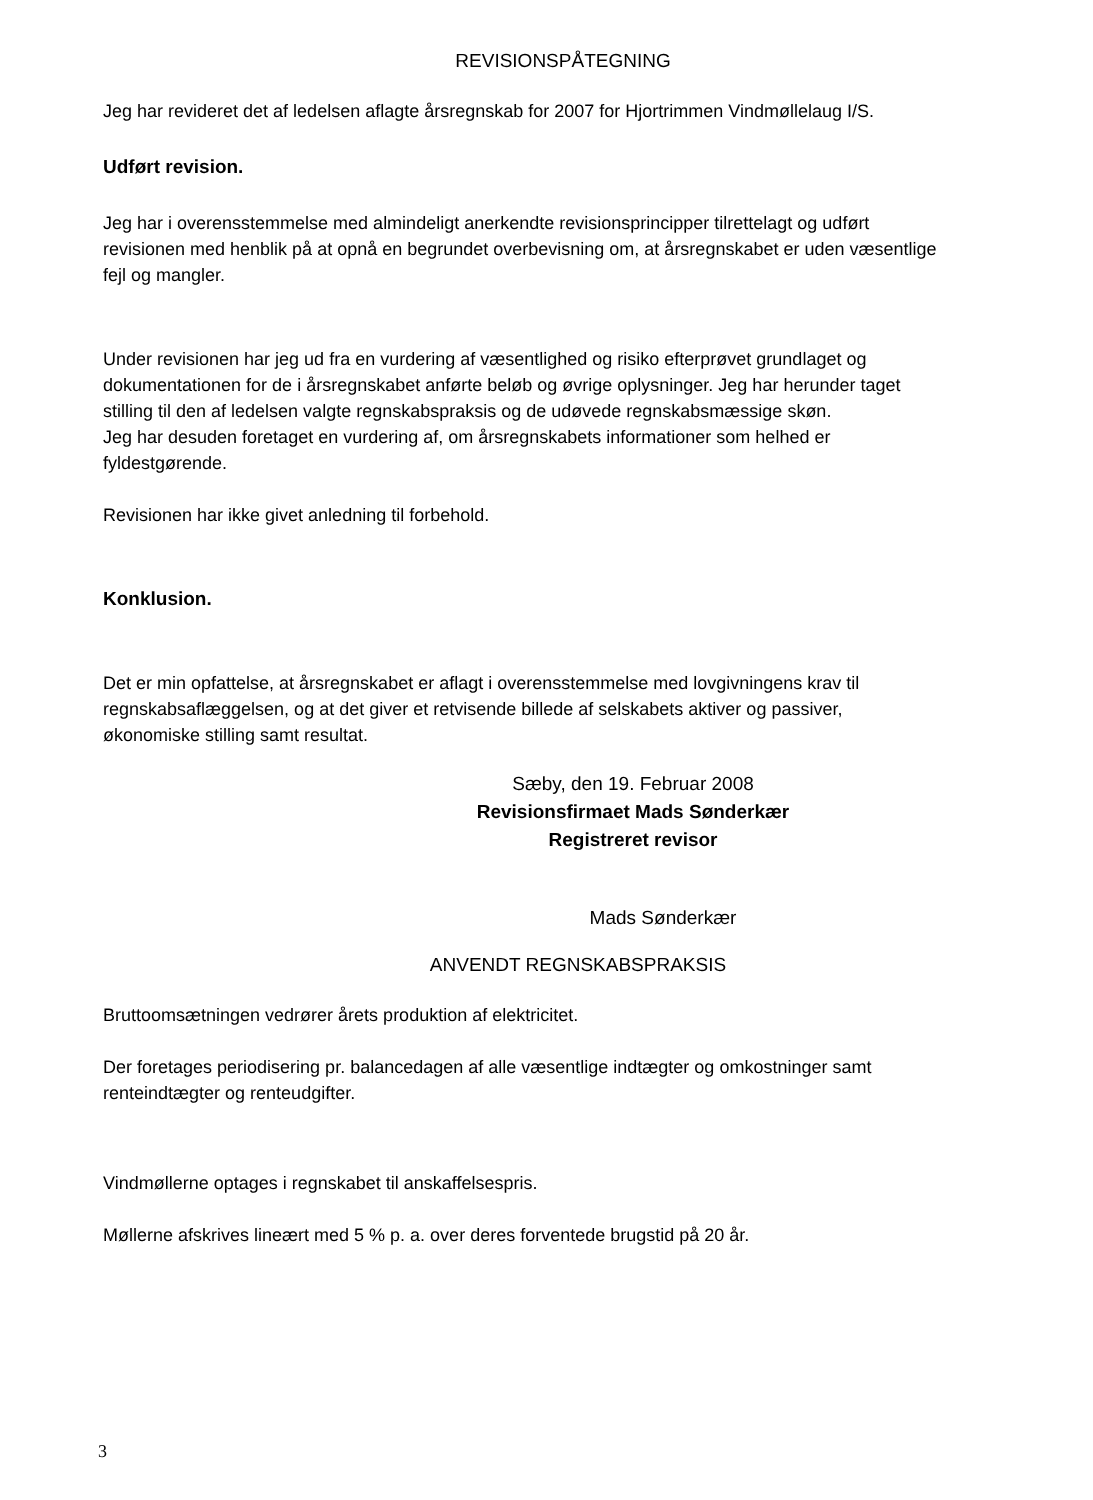REVISIONSPÅTEGNING
Jeg har revideret det af ledelsen aflagte årsregnskab for 2007 for Hjortrimmen Vindmøllelaug I/S.
Udført revision.
Jeg har i overensstemmelse med almindeligt anerkendte revisionsprincipper tilrettelagt og udført revisionen med henblik på at opnå en begrundet overbevisning om, at årsregnskabet er uden væsentlige fejl og mangler.
Under revisionen har jeg ud fra en vurdering af væsentlighed og risiko efterprøvet grundlaget og dokumentationen for de i årsregnskabet anførte beløb og øvrige oplysninger. Jeg har herunder taget stilling til den af ledelsen valgte regnskabspraksis og de udøvede regnskabsmæssige skøn.
Jeg har desuden foretaget en vurdering af, om årsregnskabets informationer som helhed er fyldestgørende.
Revisionen har ikke givet anledning til forbehold.
Konklusion.
Det er min opfattelse, at årsregnskabet er aflagt i overensstemmelse med lovgivningens krav til regnskabsaflæggelsen, og at det giver et retvisende billede af selskabets aktiver og passiver, økonomiske stilling samt resultat.
Sæby, den 19. Februar 2008
Revisionsfirmaet Mads Sønderkær
Registreret revisor
Mads Sønderkær
ANVENDT REGNSKABSPRAKSIS
Bruttoomsætningen vedrører årets produktion af elektricitet.
Der foretages periodisering pr. balancedagen af alle væsentlige indtægter og omkostninger samt renteindtægter og renteudgifter.
Vindmøllerne optages i regnskabet til anskaffelsespris.
Møllerne afskrives lineært med 5 % p. a. over deres forventede brugstid på 20 år.
3